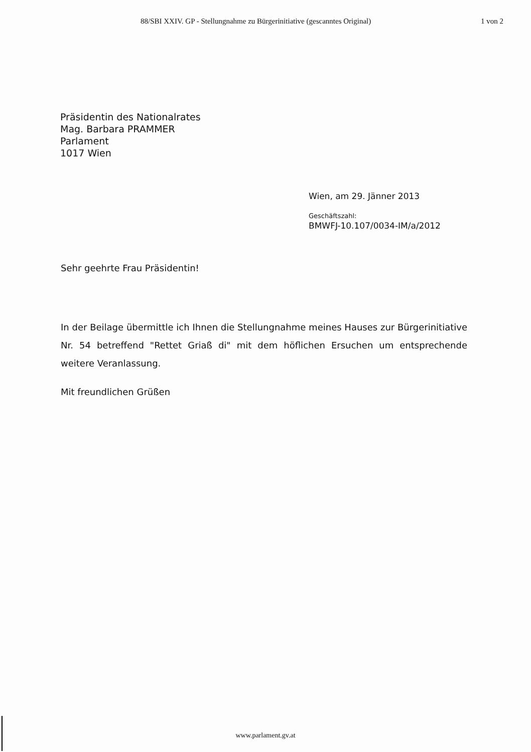88/SBI XXIV. GP - Stellungnahme zu Bürgerinitiative (gescanntes Original) 1 von 2
Präsidentin des Nationalrates
Mag. Barbara PRAMMER
Parlament
1017 Wien
Wien, am 29. Jänner 2013
Geschäftszahl:
BMWFJ-10.107/0034-IM/a/2012
Sehr geehrte Frau Präsidentin!
In der Beilage übermittle ich Ihnen die Stellungnahme meines Hauses zur Bürgerinitiative Nr. 54 betreffend "Rettet Griaß di" mit dem höflichen Ersuchen um entsprechende weitere Veranlassung.
Mit freundlichen Grüßen
www.parlament.gv.at